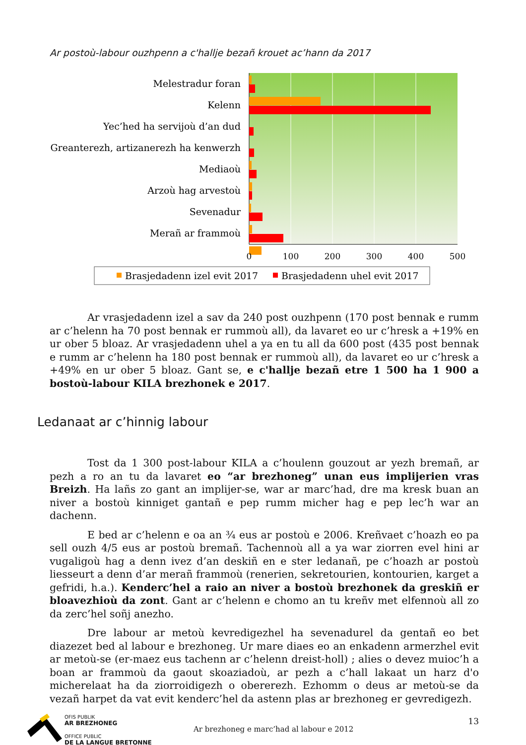Ar postoù-labour ouzhpenn a c'hallje bezañ krouet ac’hann da 2017
Melestradur foran
Kelenn
Yec’hed ha servijoù d’an dud
Greanterezh, artizanerezh ha kenwerzh
Mediaoù
Arzoù hag arvestoù
Sevenadur
Merañ ar frammoù
0
100
200
300
400
500
Brasjedadenn izel evit 2017
Brasjedadenn uhel evit 2017
Ar vrasjedadenn izel a sav da 240 post ouzhpenn (170 post bennak e rumm ar c’helenn ha 70 post bennak er rummoù all), da lavaret eo ur c’hresk a +19% en ur ober 5 bloaz. Ar vrasjedadenn uhel a ya en tu all da 600 post (435 post bennak e rumm ar c’helenn ha 180 post bennak er rummoù all), da lavaret eo ur c’hresk a +49% en ur ober 5 bloaz. Gant se, e c'hallje bezañ etre 1 500 ha 1 900 a bostoù-labour KILA brezhonek e 2017.
Ledanaat ar c’hinnig labour
Tost da 1 300 post-labour KILA a c’houlenn gouzout ar yezh bremañ, ar pezh a ro an tu da lavaret eo “ar brezhoneg” unan eus implijerien vras Breizh. Ha lañs zo gant an implijer-se, war ar marc’had, dre ma kresk buan an niver a bostoù kinniget gantañ e pep rumm micher hag e pep lec’h war an dachenn.
E bed ar c’helenn e oa an ¾ eus ar postoù e 2006. Kreñvaet c’hoazh eo pa sell ouzh 4/5 eus ar postoù bremañ. Tachennoù all a ya war ziorren evel hini ar vugaligoù hag a denn ivez d’an deskiñ en e ster ledanañ, pe c’hoazh ar postoù liesseurt a denn d’ar merañ frammoù (renerien, sekretourien, kontourien, karget a gefridi, h.a.). Kenderc’hel a raio an niver a bostoù brezhonek da greskiñ er bloavezhioù da zont. Gant ar c’helenn e chomo an tu kreñv met elfennoù all zo da zerc’hel soñj anezho.
Dre labour ar metoù kevredigezhel ha sevenadurel da gentañ eo bet diazezet bed al labour e brezhoneg. Ur mare diaes eo an enkadenn armerzhel evit ar metoù-se (er-maez eus tachenn ar c’helenn dreist-holl) ; alies o devez muioc’h a boan ar frammoù da gaout skoaziadoù, ar pezh a c’hall lakaat un harz d'o micherelaat ha da ziorroidigezh o obererezh. Ezhomm o deus ar metoù-se da vezañ harpet da vat evit kenderc’hel da astenn plas ar brezhoneg er gevredigezh.
OFIS PUBLIK
AR BREZHONEG
OFFICE PUBLIC
DE LA LANGUE BRETONNE
Ar brezhoneg e marc’had al labour e 2012
13